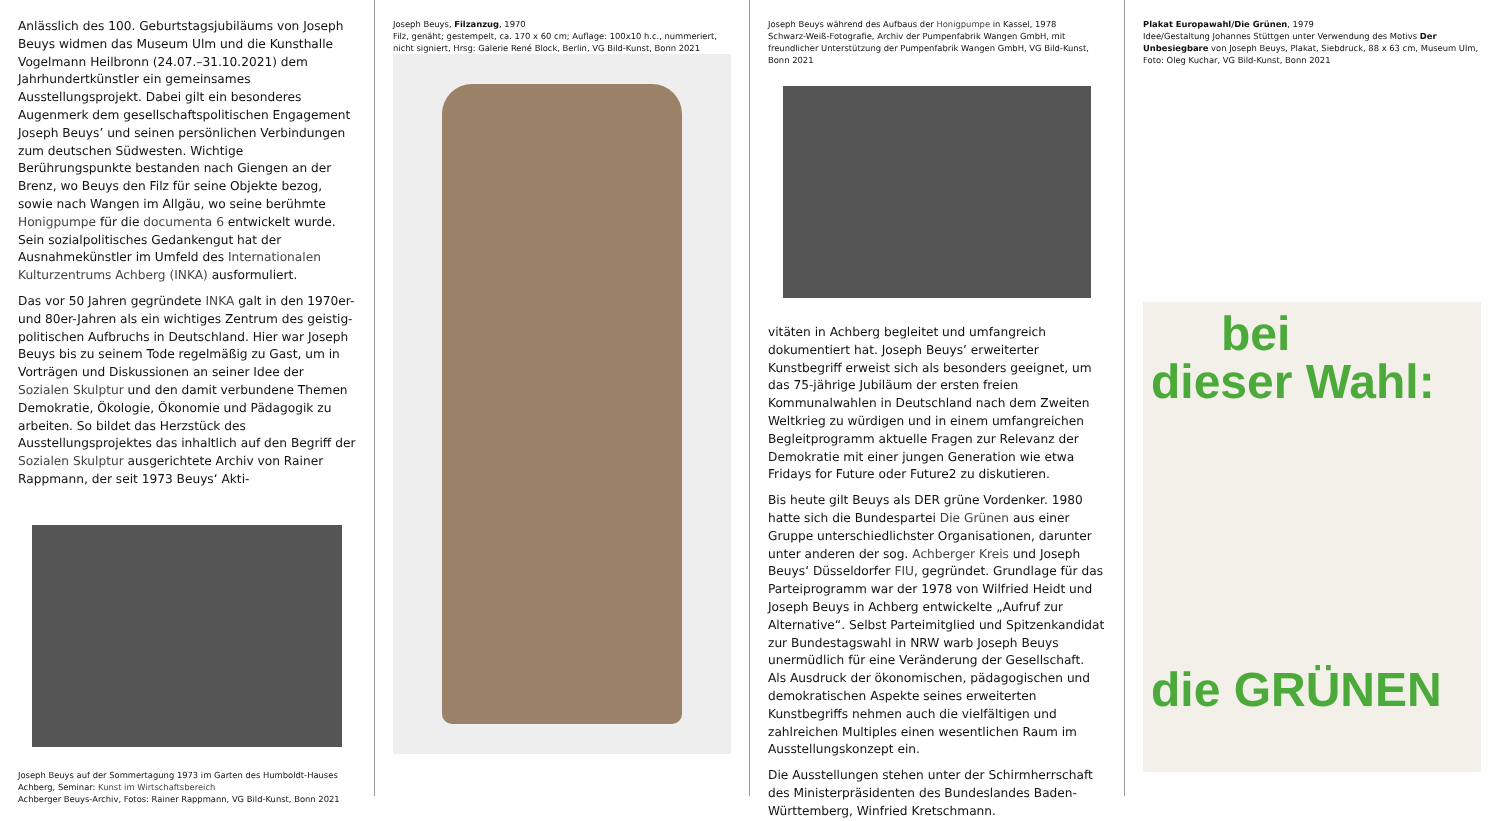Anlässlich des 100. Geburtstagsjubiläums von Joseph Beuys widmen das Museum Ulm und die Kunsthalle Vogelmann Heilbronn (24.07.–31.10.2021) dem Jahrhundertkünstler ein gemeinsames Ausstellungsprojekt. Dabei gilt ein besonderes Augenmerk dem gesellschaftspolitischen Engagement Joseph Beuys’ und seinen persönlichen Verbindungen zum deutschen Südwesten. Wichtige Berührungspunkte bestanden nach Giengen an der Brenz, wo Beuys den Filz für seine Objekte bezog, sowie nach Wangen im Allgäu, wo seine berühmte Honigpumpe für die documenta 6 entwickelt wurde. Sein sozialpolitisches Gedankengut hat der Ausnahmekünstler im Umfeld des Internationalen Kulturzentrums Achberg (INKA) ausformuliert.
Das vor 50 Jahren gegründete INKA galt in den 1970er- und 80er-Jahren als ein wichtiges Zentrum des geistig-politischen Aufbruchs in Deutschland. Hier war Joseph Beuys bis zu seinem Tode regelmäßig zu Gast, um in Vorträgen und Diskussionen an seiner Idee der Sozialen Skulptur und den damit verbundene Themen Demokratie, Ökologie, Ökonomie und Pädagogik zu arbeiten. So bildet das Herzstück des Ausstellungsprojektes das inhaltlich auf den Begriff der Sozialen Skulptur ausgerichtete Archiv von Rainer Rappmann, der seit 1973 Beuys‘ Akti-
Joseph Beuys auf der Sommertagung 1973 im Garten des Humboldt-Hauses Achberg, Seminar: Kunst im Wirtschaftsbereich
Achberger Beuys-Archiv, Fotos: Rainer Rappmann, VG Bild-Kunst, Bonn 2021
Joseph Beuys, Filzanzug, 1970
Filz, genäht; gestempelt, ca. 170 x 60 cm; Auflage: 100x10 h.c., nummeriert, nicht signiert, Hrsg: Galerie René Block, Berlin, VG Bild-Kunst, Bonn 2021
Joseph Beuys während des Aufbaus der Honigpumpe in Kassel, 1978
Schwarz-Weiß-Fotografie, Archiv der Pumpenfabrik Wangen GmbH, mit freundlicher Unterstützung der Pumpenfabrik Wangen GmbH, VG Bild-Kunst, Bonn 2021
vitäten in Achberg begleitet und umfangreich dokumentiert hat. Joseph Beuys’ erweiterter Kunstbegriff erweist sich als besonders geeignet, um das 75-jährige Jubiläum der ersten freien Kommunalwahlen in Deutschland nach dem Zweiten Weltkrieg zu würdigen und in einem umfangreichen Begleitprogramm aktuelle Fragen zur Relevanz der Demokratie mit einer jungen Generation wie etwa Fridays for Future oder Future2 zu diskutieren.
Bis heute gilt Beuys als DER grüne Vordenker. 1980 hatte sich die Bundespartei Die Grünen aus einer Gruppe unterschiedlichster Organisationen, darunter unter anderen der sog. Achberger Kreis und Joseph Beuys‘ Düsseldorfer FIU, gegründet. Grundlage für das Parteiprogramm war der 1978 von Wilfried Heidt und Joseph Beuys in Achberg entwickelte „Aufruf zur Alternative“. Selbst Parteimitglied und Spitzenkandidat zur Bundestagswahl in NRW warb Joseph Beuys unermüdlich für eine Veränderung der Gesellschaft. Als Ausdruck der ökonomischen, pädagogischen und demokratischen Aspekte seines erweiterten Kunstbegriffs nehmen auch die vielfältigen und zahlreichen Multiples einen wesentlichen Raum im Ausstellungskonzept ein.
Die Ausstellungen stehen unter der Schirmherrschaft des Ministerpräsidenten des Bundeslandes Baden-Württemberg, Winfried Kretschmann.
Plakat Europawahl/Die Grünen, 1979
Idee/Gestaltung Johannes Stüttgen unter Verwendung des Motivs Der Unbesiegbare von Joseph Beuys, Plakat, Siebdruck, 88 x 63 cm, Museum Ulm, Foto: Oleg Kuchar, VG Bild-Kunst, Bonn 2021
bei
dieser Wahl:
die GRÜNEN